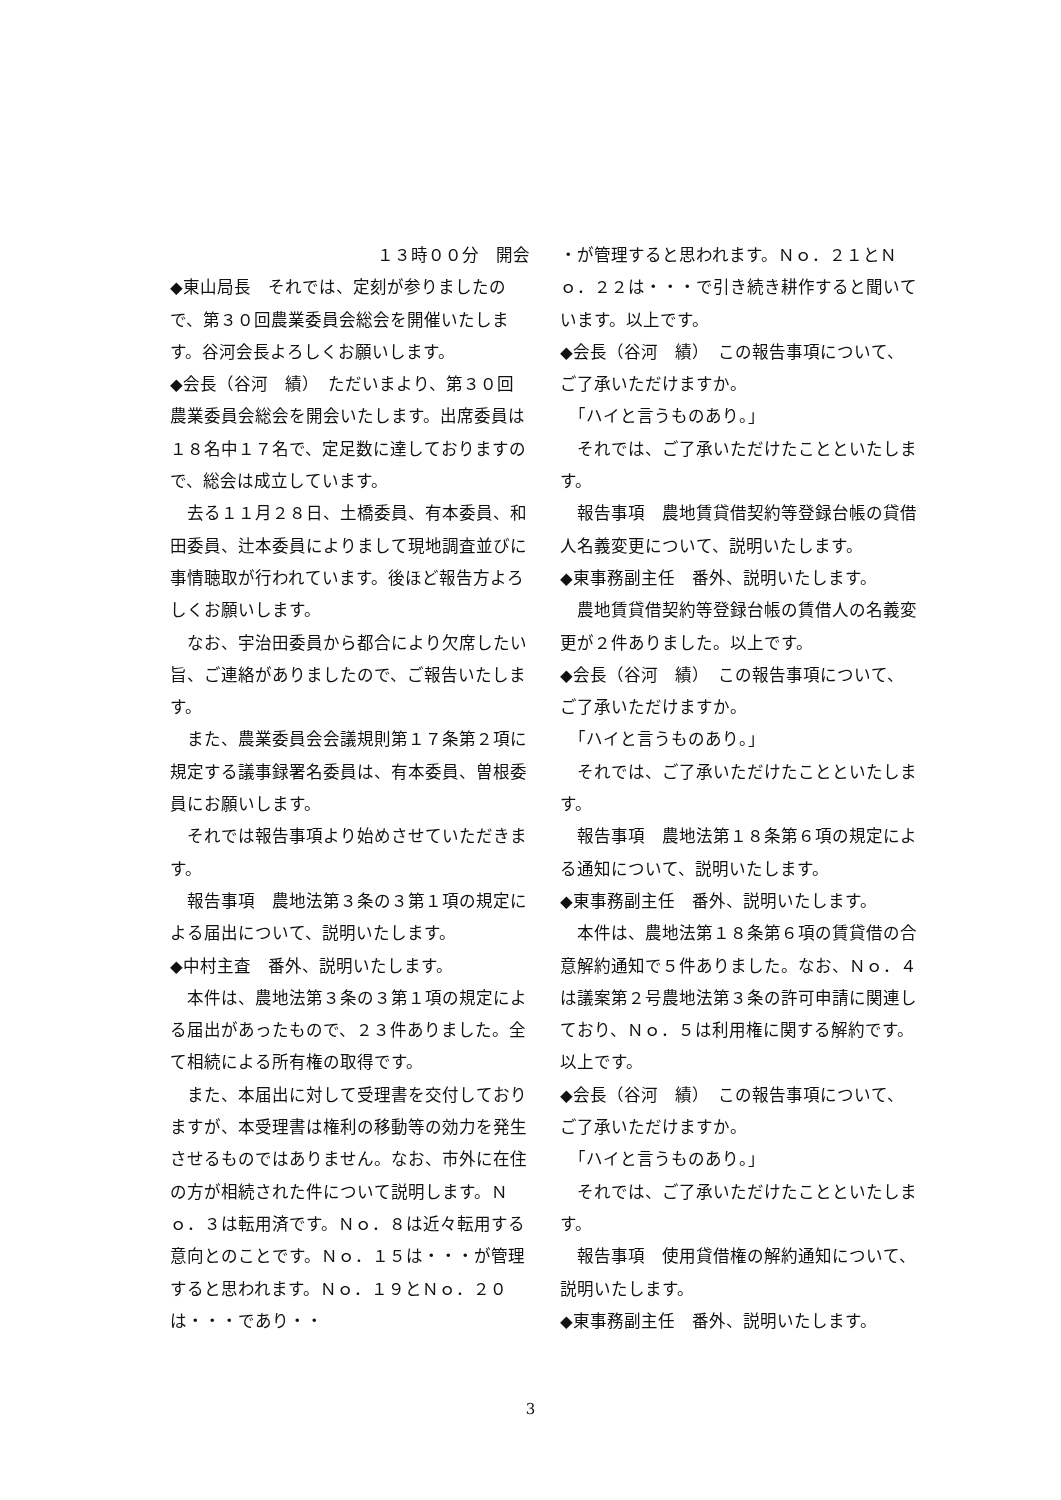１３時００分　開会
◆東山局長　それでは、定刻が参りましたので、第３０回農業委員会総会を開催いたします。谷河会長よろしくお願いします。
◆会長（谷河　績）　ただいまより、第３０回農業委員会総会を開会いたします。出席委員は１８名中１７名で、定足数に達しておりますので、総会は成立しています。
　去る１１月２８日、土橋委員、有本委員、和田委員、辻本委員によりまして現地調査並びに事情聴取が行われています。後ほど報告方よろしくお願いします。
　なお、宇治田委員から都合により欠席したい旨、ご連絡がありましたので、ご報告いたします。
　また、農業委員会会議規則第１７条第２項に規定する議事録署名委員は、有本委員、曽根委員にお願いします。
　それでは報告事項より始めさせていただきます。
　報告事項　農地法第３条の３第１項の規定による届出について、説明いたします。
◆中村主査　番外、説明いたします。
　本件は、農地法第３条の３第１項の規定による届出があったもので、２３件ありました。全て相続による所有権の取得です。
　また、本届出に対して受理書を交付しておりますが、本受理書は権利の移動等の効力を発生させるものではありません。なお、市外に在住の方が相続された件について説明します。Ｎｏ．３は転用済です。Ｎｏ．８は近々転用する意向とのことです。Ｎｏ．１５は・・・が管理すると思われます。Ｎｏ．１９とＮｏ．２０は・・・であり・・
・が管理すると思われます。Ｎｏ．２１とＮｏ．２２は・・・で引き続き耕作すると聞いています。以上です。
◆会長（谷河　績）　この報告事項について、ご了承いただけますか。
　「ハイと言うものあり。」
　それでは、ご了承いただけたことといたします。
　報告事項　農地賃貸借契約等登録台帳の貸借人名義変更について、説明いたします。
◆東事務副主任　番外、説明いたします。
　農地賃貸借契約等登録台帳の賃借人の名義変更が２件ありました。以上です。
◆会長（谷河　績）　この報告事項について、ご了承いただけますか。
　「ハイと言うものあり。」
　それでは、ご了承いただけたことといたします。
　報告事項　農地法第１８条第６項の規定による通知について、説明いたします。
◆東事務副主任　番外、説明いたします。
　本件は、農地法第１８条第６項の賃貸借の合意解約通知で５件ありました。なお、Ｎｏ．４は議案第２号農地法第３条の許可申請に関連しており、Ｎｏ．５は利用権に関する解約です。以上です。
◆会長（谷河　績）　この報告事項について、ご了承いただけますか。
　「ハイと言うものあり。」
　それでは、ご了承いただけたことといたします。
　報告事項　使用貸借権の解約通知について、説明いたします。
◆東事務副主任　番外、説明いたします。
3